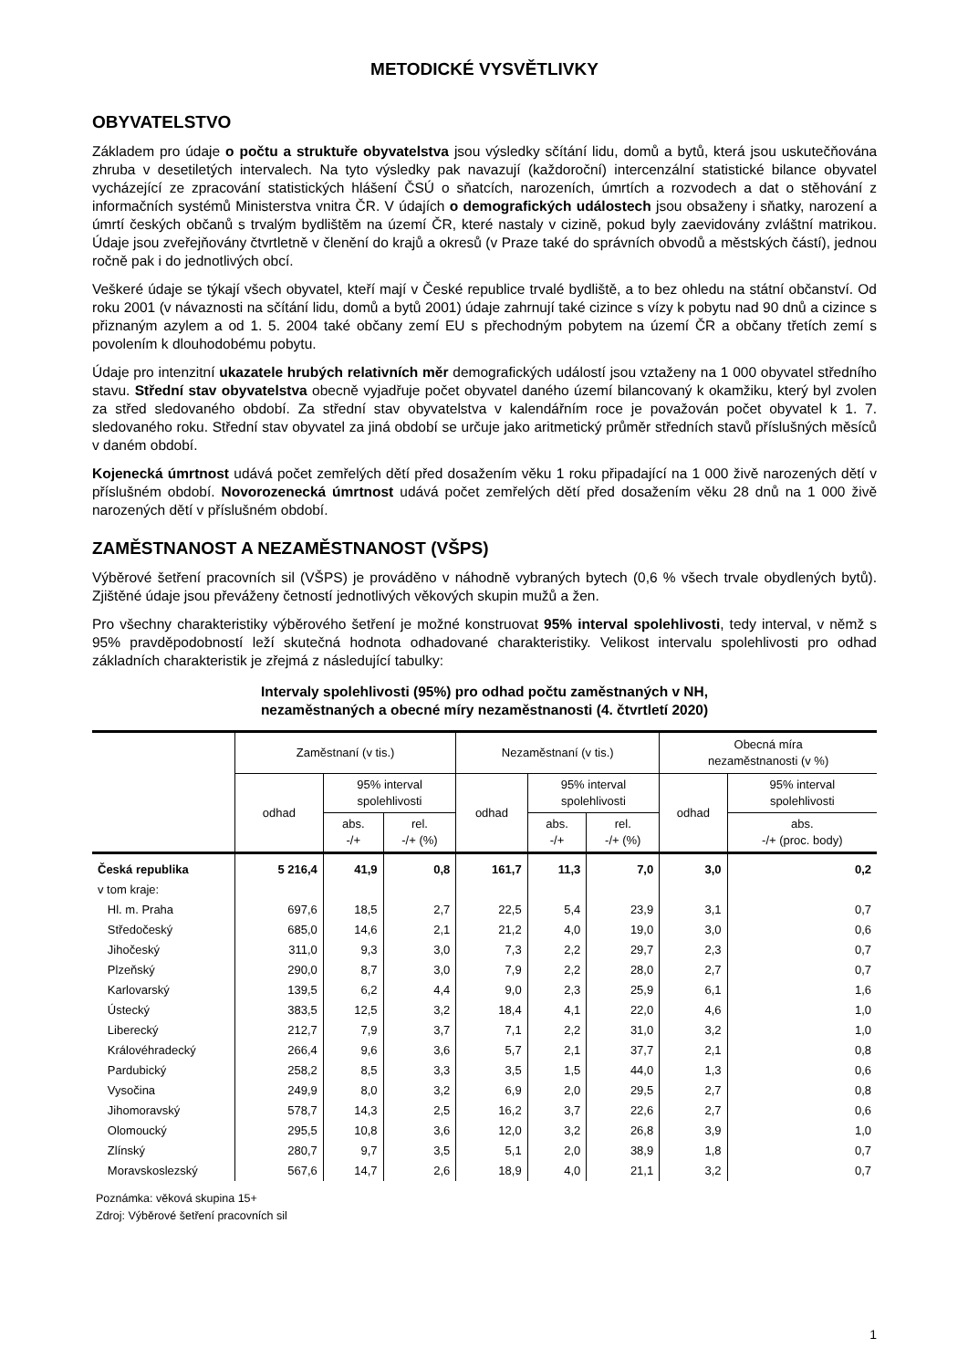METODICKÉ VYSVĚTLIVKY
OBYVATELSTVO
Základem pro údaje o počtu a struktuře obyvatelstva jsou výsledky sčítání lidu, domů a bytů, která jsou uskutečňována zhruba v desetiletých intervalech. Na tyto výsledky pak navazují (každoroční) intercenzální statistické bilance obyvatel vycházející ze zpracování statistických hlášení ČSÚ o sňatcích, narozeních, úmrtích a rozvodech a dat o stěhování z informačních systémů Ministerstva vnitra ČR. V údajích o demografických událostech jsou obsaženy i sňatky, narození a úmrtí českých občanů s trvalým bydlištěm na území ČR, které nastaly v cizině, pokud byly zaevidovány zvláštní matrikou. Údaje jsou zveřejňovány čtvrtletně v členění do krajů a okresů (v Praze také do správních obvodů a městských částí), jednou ročně pak i do jednotlivých obcí.
Veškeré údaje se týkají všech obyvatel, kteří mají v České republice trvalé bydliště, a to bez ohledu na státní občanství. Od roku 2001 (v návaznosti na sčítání lidu, domů a bytů 2001) údaje zahrnují také cizince s vízy k pobytu nad 90 dnů a cizince s přiznaným azylem a od 1. 5. 2004 také občany zemí EU s přechodným pobytem na území ČR a občany třetích zemí s povolením k dlouhodobému pobytu.
Údaje pro intenzitní ukazatele hrubých relativních měr demografických událostí jsou vztaženy na 1 000 obyvatel středního stavu. Střední stav obyvatelstva obecně vyjadřuje počet obyvatel daného území bilancovaný k okamžiku, který byl zvolen za střed sledovaného období. Za střední stav obyvatelstva v kalendářním roce je považován počet obyvatel k 1. 7. sledovaného roku. Střední stav obyvatel za jiná období se určuje jako aritmetický průměr středních stavů příslušných měsíců v daném období.
Kojenecká úmrtnost udává počet zemřelých dětí před dosažením věku 1 roku připadající na 1 000 živě narozených dětí v příslušném období. Novorozenecká úmrtnost udává počet zemřelých dětí před dosažením věku 28 dnů na 1 000 živě narozených dětí v příslušném období.
ZAMĚSTNANOST A NEZAMĚSTNANOST (VŠPS)
Výběrové šetření pracovních sil (VŠPS) je prováděno v náhodně vybraných bytech (0,6 % všech trvale obydlených bytů). Zjištěné údaje jsou převáženy četností jednotlivých věkových skupin mužů a žen.
Pro všechny charakteristiky výběrového šetření je možné konstruovat 95% interval spolehlivosti, tedy interval, v němž s 95% pravděpodobností leží skutečná hodnota odhadované charakteristiky. Velikost intervalu spolehlivosti pro odhad základních charakteristik je zřejmá z následující tabulky:
Intervaly spolehlivosti (95%) pro odhad počtu zaměstnaných v NH,
nezaměstnaných a obecné míry nezaměstnanosti (4. čtvrtletí 2020)
| | Zaměstnaní (v tis.) | | | Nezaměstnaní (v tis.) | | | Obecná míra nezaměstnanosti (v %) | |
| --- | --- | --- | --- | --- | --- | --- | --- | --- |
| | odhad | 95% interval spolehlivosti | | odhad | 95% interval spolehlivosti | | odhad | 95% interval spolehlivosti |
| | | abs. -/+ | rel. -/+ (%) | | abs. -/+ | rel. -/+ (%) | | abs. -/+ (proc. body) |
| Česká republika | 5 216,4 | 41,9 | 0,8 | 161,7 | 11,3 | 7,0 | 3,0 | 0,2 |
| v tom kraje: | | | | | | | | |
| Hl. m. Praha | 697,6 | 18,5 | 2,7 | 22,5 | 5,4 | 23,9 | 3,1 | 0,7 |
| Středočeský | 685,0 | 14,6 | 2,1 | 21,2 | 4,0 | 19,0 | 3,0 | 0,6 |
| Jihočeský | 311,0 | 9,3 | 3,0 | 7,3 | 2,2 | 29,7 | 2,3 | 0,7 |
| Plzeňský | 290,0 | 8,7 | 3,0 | 7,9 | 2,2 | 28,0 | 2,7 | 0,7 |
| Karlovarský | 139,5 | 6,2 | 4,4 | 9,0 | 2,3 | 25,9 | 6,1 | 1,6 |
| Ústecký | 383,5 | 12,5 | 3,2 | 18,4 | 4,1 | 22,0 | 4,6 | 1,0 |
| Liberecký | 212,7 | 7,9 | 3,7 | 7,1 | 2,2 | 31,0 | 3,2 | 1,0 |
| Královéhradecký | 266,4 | 9,6 | 3,6 | 5,7 | 2,1 | 37,7 | 2,1 | 0,8 |
| Pardubický | 258,2 | 8,5 | 3,3 | 3,5 | 1,5 | 44,0 | 1,3 | 0,6 |
| Vysočina | 249,9 | 8,0 | 3,2 | 6,9 | 2,0 | 29,5 | 2,7 | 0,8 |
| Jihomoravský | 578,7 | 14,3 | 2,5 | 16,2 | 3,7 | 22,6 | 2,7 | 0,6 |
| Olomoucký | 295,5 | 10,8 | 3,6 | 12,0 | 3,2 | 26,8 | 3,9 | 1,0 |
| Zlínský | 280,7 | 9,7 | 3,5 | 5,1 | 2,0 | 38,9 | 1,8 | 0,7 |
| Moravskoslezský | 567,6 | 14,7 | 2,6 | 18,9 | 4,0 | 21,1 | 3,2 | 0,7 |
Poznámka: věková skupina 15+
Zdroj: Výběrové šetření pracovních sil
1